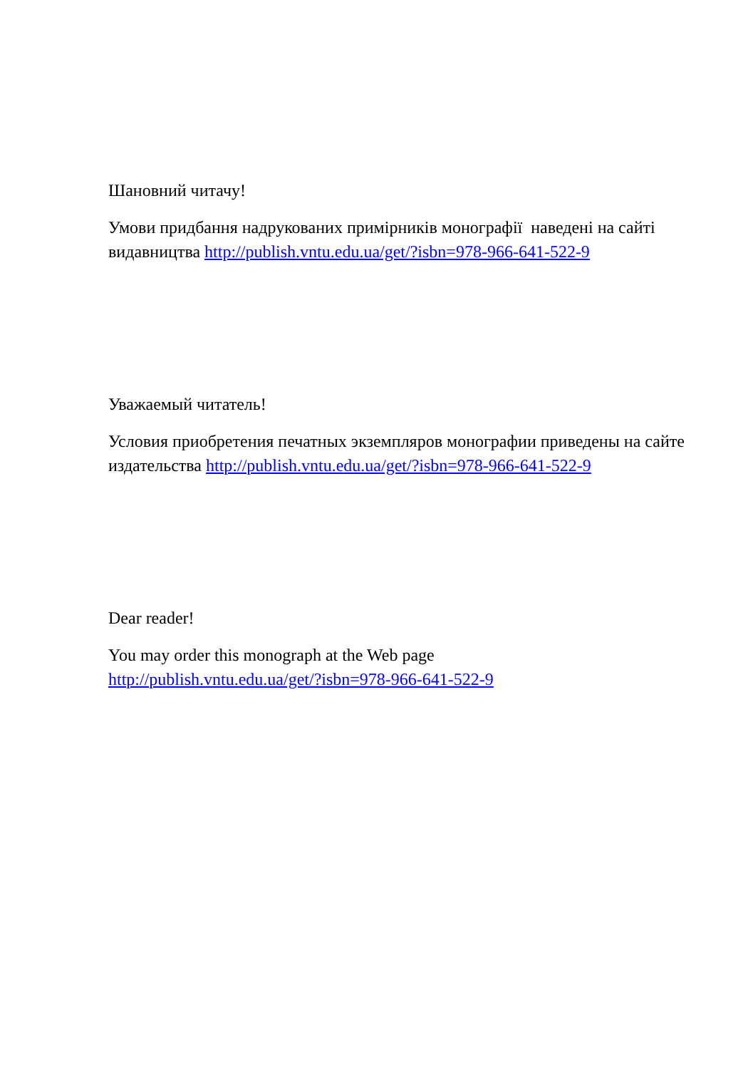Шановний читачу!
Умови придбання надрукованих примірників монографії наведені на сайті видавництва http://publish.vntu.edu.ua/get/?isbn=978-966-641-522-9
Уважаемый читатель!
Условия приобретения печатных экземпляров монографии приведены на сайте издательства http://publish.vntu.edu.ua/get/?isbn=978-966-641-522-9
Dear reader!
You may order this monograph at the Web page
http://publish.vntu.edu.ua/get/?isbn=978-966-641-522-9